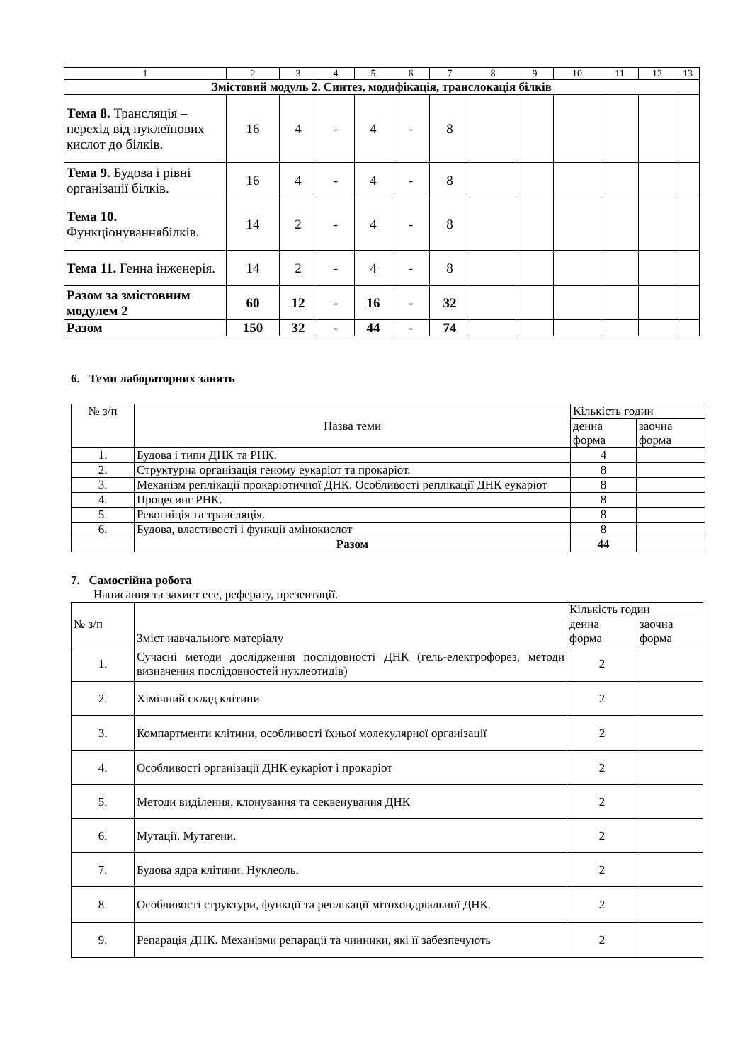| 1 | 2 | 3 | 4 | 5 | 6 | 7 | 8 | 9 | 10 | 11 | 12 | 13 |
| Змістовий модуль 2. Синтез, модифікація, транслокація білків | | | | | | | | | | | | |
| Тема 8. Трансляція – перехід від нуклеїнових кислот до білків. | 16 | 4 | - | 4 | - | 8 | | | | | | |
| Тема 9. Будова і рівні організації білків. | 16 | 4 | - | 4 | - | 8 | | | | | | |
| Тема 10. Функціонуваннябілків. | 14 | 2 | - | 4 | - | 8 | | | | | | |
| Тема 11. Генна інженерія. | 14 | 2 | - | 4 | - | 8 | | | | | | |
| Разом за змістовним модулем 2 | 60 | 12 | - | 16 | - | 32 | | | | | | |
| Разом | 150 | 32 | - | 44 | - | 74 | | | | | | |
6. Теми лабораторних занять
| № з/п | Назва теми | Кількість годин | |
| | | денна форма | заочна форма |
| 1. | Будова і типи ДНК та РНК. | 4 | |
| 2. | Структурна організація геному еукаріот та прокаріот. | 8 | |
| 3. | Механізм реплікації прокаріотичної ДНК. Особливості реплікації ДНК еукаріот | 8 | |
| 4. | Процесинг РНК. | 8 | |
| 5. | Рекогніція та трансляція. | 8 | |
| 6. | Будова, властивості і функції амінокислот | 8 | |
| | Разом | 44 | |
7. Самостійна робота
Написання та захист есе, реферату, презентації.
| № з/п | Зміст навчального матеріалу | Кількість годин | |
| | | денна форма | заочна форма |
| 1. | Сучасні методи дослідження послідовності ДНК (гель-електрофорез, методи визначення послідовностей нуклеотидів) | 2 | |
| 2. | Хімічний склад клітини | 2 | |
| 3. | Компартменти клітини, особливості їхньої молекулярної організації | 2 | |
| 4. | Особливості організації ДНК еукаріот і прокаріот | 2 | |
| 5. | Методи виділення, клонування та секвенування ДНК | 2 | |
| 6. | Мутації. Мутагени. | 2 | |
| 7. | Будова ядра клітини. Нуклеоль. | 2 | |
| 8. | Особливості структури, функції та реплікації мітохондріальної ДНК. | 2 | |
| 9. | Репарація ДНК. Механізми репарації та чинники, які її забезпечують | 2 | |